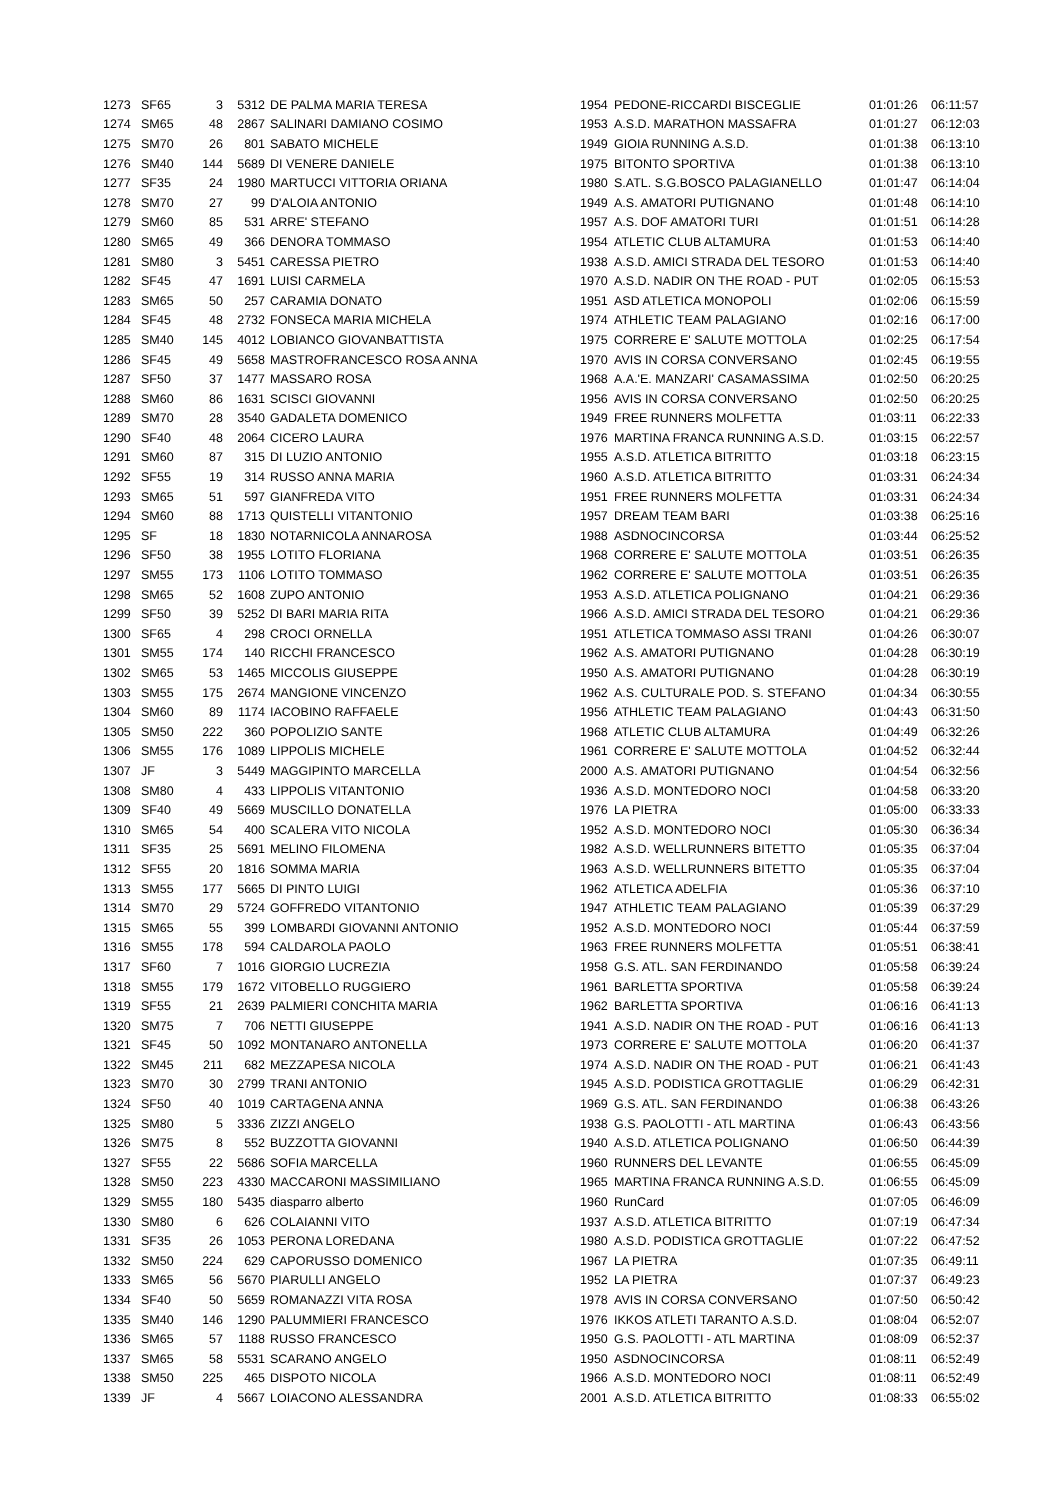| 1273 | SF65 | 3 | 5312 | DE PALMA MARIA TERESA | 1954 | PEDONE-RICCARDI BISCEGLIE | 01:01:26 | 06:11:57 |
| 1274 | SM65 | 48 | 2867 | SALINARI DAMIANO COSIMO | 1953 | A.S.D. MARATHON MASSAFRA | 01:01:27 | 06:12:03 |
| 1275 | SM70 | 26 | 801 | SABATO MICHELE | 1949 | GIOIA RUNNING A.S.D. | 01:01:38 | 06:13:10 |
| 1276 | SM40 | 144 | 5689 | DI VENERE DANIELE | 1975 | BITONTO SPORTIVA | 01:01:38 | 06:13:10 |
| 1277 | SF35 | 24 | 1980 | MARTUCCI VITTORIA ORIANA | 1980 | S.ATL. S.G.BOSCO PALAGIANELLO | 01:01:47 | 06:14:04 |
| 1278 | SM70 | 27 | 99 | D'ALOIA ANTONIO | 1949 | A.S. AMATORI PUTIGNANO | 01:01:48 | 06:14:10 |
| 1279 | SM60 | 85 | 531 | ARRE' STEFANO | 1957 | A.S. DOF AMATORI TURI | 01:01:51 | 06:14:28 |
| 1280 | SM65 | 49 | 366 | DENORA TOMMASO | 1954 | ATLETIC CLUB ALTAMURA | 01:01:53 | 06:14:40 |
| 1281 | SM80 | 3 | 5451 | CARESSA PIETRO | 1938 | A.S.D. AMICI STRADA DEL TESORO | 01:01:53 | 06:14:40 |
| 1282 | SF45 | 47 | 1691 | LUISI CARMELA | 1970 | A.S.D. NADIR ON THE ROAD - PUT | 01:02:05 | 06:15:53 |
| 1283 | SM65 | 50 | 257 | CARAMIA DONATO | 1951 | ASD ATLETICA MONOPOLI | 01:02:06 | 06:15:59 |
| 1284 | SF45 | 48 | 2732 | FONSECA MARIA MICHELA | 1974 | ATHLETIC TEAM PALAGIANO | 01:02:16 | 06:17:00 |
| 1285 | SM40 | 145 | 4012 | LOBIANCO GIOVANBATTISTA | 1975 | CORRERE E' SALUTE MOTTOLA | 01:02:25 | 06:17:54 |
| 1286 | SF45 | 49 | 5658 | MASTROFRANCESCO ROSA ANNA | 1970 | AVIS IN CORSA CONVERSANO | 01:02:45 | 06:19:55 |
| 1287 | SF50 | 37 | 1477 | MASSARO ROSA | 1968 | A.A.'E. MANZARI' CASAMASSIMA | 01:02:50 | 06:20:25 |
| 1288 | SM60 | 86 | 1631 | SCISCI GIOVANNI | 1956 | AVIS IN CORSA CONVERSANO | 01:02:50 | 06:20:25 |
| 1289 | SM70 | 28 | 3540 | GADALETA DOMENICO | 1949 | FREE RUNNERS MOLFETTA | 01:03:11 | 06:22:33 |
| 1290 | SF40 | 48 | 2064 | CICERO LAURA | 1976 | MARTINA FRANCA RUNNING A.S.D. | 01:03:15 | 06:22:57 |
| 1291 | SM60 | 87 | 315 | DI LUZIO ANTONIO | 1955 | A.S.D. ATLETICA BITRITTO | 01:03:18 | 06:23:15 |
| 1292 | SF55 | 19 | 314 | RUSSO ANNA MARIA | 1960 | A.S.D. ATLETICA BITRITTO | 01:03:31 | 06:24:34 |
| 1293 | SM65 | 51 | 597 | GIANFREDA VITO | 1951 | FREE RUNNERS MOLFETTA | 01:03:31 | 06:24:34 |
| 1294 | SM60 | 88 | 1713 | QUISTELLI VITANTONIO | 1957 | DREAM TEAM BARI | 01:03:38 | 06:25:16 |
| 1295 | SF | 18 | 1830 | NOTARNICOLA ANNAROSA | 1988 | ASDNOCINCORSA | 01:03:44 | 06:25:52 |
| 1296 | SF50 | 38 | 1955 | LOTITO FLORIANA | 1968 | CORRERE E' SALUTE MOTTOLA | 01:03:51 | 06:26:35 |
| 1297 | SM55 | 173 | 1106 | LOTITO TOMMASO | 1962 | CORRERE E' SALUTE MOTTOLA | 01:03:51 | 06:26:35 |
| 1298 | SM65 | 52 | 1608 | ZUPO ANTONIO | 1953 | A.S.D. ATLETICA POLIGNANO | 01:04:21 | 06:29:36 |
| 1299 | SF50 | 39 | 5252 | DI BARI MARIA RITA | 1966 | A.S.D. AMICI STRADA DEL TESORO | 01:04:21 | 06:29:36 |
| 1300 | SF65 | 4 | 298 | CROCI ORNELLA | 1951 | ATLETICA TOMMASO ASSI TRANI | 01:04:26 | 06:30:07 |
| 1301 | SM55 | 174 | 140 | RICCHI FRANCESCO | 1962 | A.S. AMATORI PUTIGNANO | 01:04:28 | 06:30:19 |
| 1302 | SM65 | 53 | 1465 | MICCOLIS GIUSEPPE | 1950 | A.S. AMATORI PUTIGNANO | 01:04:28 | 06:30:19 |
| 1303 | SM55 | 175 | 2674 | MANGIONE VINCENZO | 1962 | A.S. CULTURALE POD. S. STEFANO | 01:04:34 | 06:30:55 |
| 1304 | SM60 | 89 | 1174 | IACOBINO RAFFAELE | 1956 | ATHLETIC TEAM PALAGIANO | 01:04:43 | 06:31:50 |
| 1305 | SM50 | 222 | 360 | POPOLIZIO SANTE | 1968 | ATLETIC CLUB ALTAMURA | 01:04:49 | 06:32:26 |
| 1306 | SM55 | 176 | 1089 | LIPPOLIS MICHELE | 1961 | CORRERE E' SALUTE MOTTOLA | 01:04:52 | 06:32:44 |
| 1307 | JF | 3 | 5449 | MAGGIPINTO MARCELLA | 2000 | A.S. AMATORI PUTIGNANO | 01:04:54 | 06:32:56 |
| 1308 | SM80 | 4 | 433 | LIPPOLIS VITANTONIO | 1936 | A.S.D. MONTEDORO NOCI | 01:04:58 | 06:33:20 |
| 1309 | SF40 | 49 | 5669 | MUSCILLO DONATELLA | 1976 | LA PIETRA | 01:05:00 | 06:33:33 |
| 1310 | SM65 | 54 | 400 | SCALERA VITO NICOLA | 1952 | A.S.D. MONTEDORO NOCI | 01:05:30 | 06:36:34 |
| 1311 | SF35 | 25 | 5691 | MELINO FILOMENA | 1982 | A.S.D. WELLRUNNERS BITETTO | 01:05:35 | 06:37:04 |
| 1312 | SF55 | 20 | 1816 | SOMMA MARIA | 1963 | A.S.D. WELLRUNNERS BITETTO | 01:05:35 | 06:37:04 |
| 1313 | SM55 | 177 | 5665 | DI PINTO LUIGI | 1962 | ATLETICA ADELFIA | 01:05:36 | 06:37:10 |
| 1314 | SM70 | 29 | 5724 | GOFFREDO VITANTONIO | 1947 | ATHLETIC TEAM PALAGIANO | 01:05:39 | 06:37:29 |
| 1315 | SM65 | 55 | 399 | LOMBARDI GIOVANNI ANTONIO | 1952 | A.S.D. MONTEDORO NOCI | 01:05:44 | 06:37:59 |
| 1316 | SM55 | 178 | 594 | CALDAROLA PAOLO | 1963 | FREE RUNNERS MOLFETTA | 01:05:51 | 06:38:41 |
| 1317 | SF60 | 7 | 1016 | GIORGIO LUCREZIA | 1958 | G.S. ATL. SAN FERDINANDO | 01:05:58 | 06:39:24 |
| 1318 | SM55 | 179 | 1672 | VITOBELLO RUGGIERO | 1961 | BARLETTA SPORTIVA | 01:05:58 | 06:39:24 |
| 1319 | SF55 | 21 | 2639 | PALMIERI CONCHITA MARIA | 1962 | BARLETTA SPORTIVA | 01:06:16 | 06:41:13 |
| 1320 | SM75 | 7 | 706 | NETTI GIUSEPPE | 1941 | A.S.D. NADIR ON THE ROAD - PUT | 01:06:16 | 06:41:13 |
| 1321 | SF45 | 50 | 1092 | MONTANARO ANTONELLA | 1973 | CORRERE E' SALUTE MOTTOLA | 01:06:20 | 06:41:37 |
| 1322 | SM45 | 211 | 682 | MEZZAPESA NICOLA | 1974 | A.S.D. NADIR ON THE ROAD - PUT | 01:06:21 | 06:41:43 |
| 1323 | SM70 | 30 | 2799 | TRANI ANTONIO | 1945 | A.S.D. PODISTICA GROTTAGLIE | 01:06:29 | 06:42:31 |
| 1324 | SF50 | 40 | 1019 | CARTAGENA ANNA | 1969 | G.S. ATL. SAN FERDINANDO | 01:06:38 | 06:43:26 |
| 1325 | SM80 | 5 | 3336 | ZIZZI ANGELO | 1938 | G.S. PAOLOTTI - ATL MARTINA | 01:06:43 | 06:43:56 |
| 1326 | SM75 | 8 | 552 | BUZZOTTA GIOVANNI | 1940 | A.S.D. ATLETICA POLIGNANO | 01:06:50 | 06:44:39 |
| 1327 | SF55 | 22 | 5686 | SOFIA MARCELLA | 1960 | RUNNERS DEL LEVANTE | 01:06:55 | 06:45:09 |
| 1328 | SM50 | 223 | 4330 | MACCARONI MASSIMILIANO | 1965 | MARTINA FRANCA RUNNING A.S.D. | 01:06:55 | 06:45:09 |
| 1329 | SM55 | 180 | 5435 | diasparro alberto | 1960 | RunCard | 01:07:05 | 06:46:09 |
| 1330 | SM80 | 6 | 626 | COLAIANNI VITO | 1937 | A.S.D. ATLETICA BITRITTO | 01:07:19 | 06:47:34 |
| 1331 | SF35 | 26 | 1053 | PERONA LOREDANA | 1980 | A.S.D. PODISTICA GROTTAGLIE | 01:07:22 | 06:47:52 |
| 1332 | SM50 | 224 | 629 | CAPORUSSO DOMENICO | 1967 | LA PIETRA | 01:07:35 | 06:49:11 |
| 1333 | SM65 | 56 | 5670 | PIARULLI ANGELO | 1952 | LA PIETRA | 01:07:37 | 06:49:23 |
| 1334 | SF40 | 50 | 5659 | ROMANAZZI VITA ROSA | 1978 | AVIS IN CORSA CONVERSANO | 01:07:50 | 06:50:42 |
| 1335 | SM40 | 146 | 1290 | PALUMMIERI FRANCESCO | 1976 | IKKOS ATLETI TARANTO A.S.D. | 01:08:04 | 06:52:07 |
| 1336 | SM65 | 57 | 1188 | RUSSO FRANCESCO | 1950 | G.S. PAOLOTTI - ATL MARTINA | 01:08:09 | 06:52:37 |
| 1337 | SM65 | 58 | 5531 | SCARANO ANGELO | 1950 | ASDNOCINCORSA | 01:08:11 | 06:52:49 |
| 1338 | SM50 | 225 | 465 | DISPOTO NICOLA | 1966 | A.S.D. MONTEDORO NOCI | 01:08:11 | 06:52:49 |
| 1339 | JF | 4 | 5667 | LOIACONO ALESSANDRA | 2001 | A.S.D. ATLETICA BITRITTO | 01:08:33 | 06:55:02 |